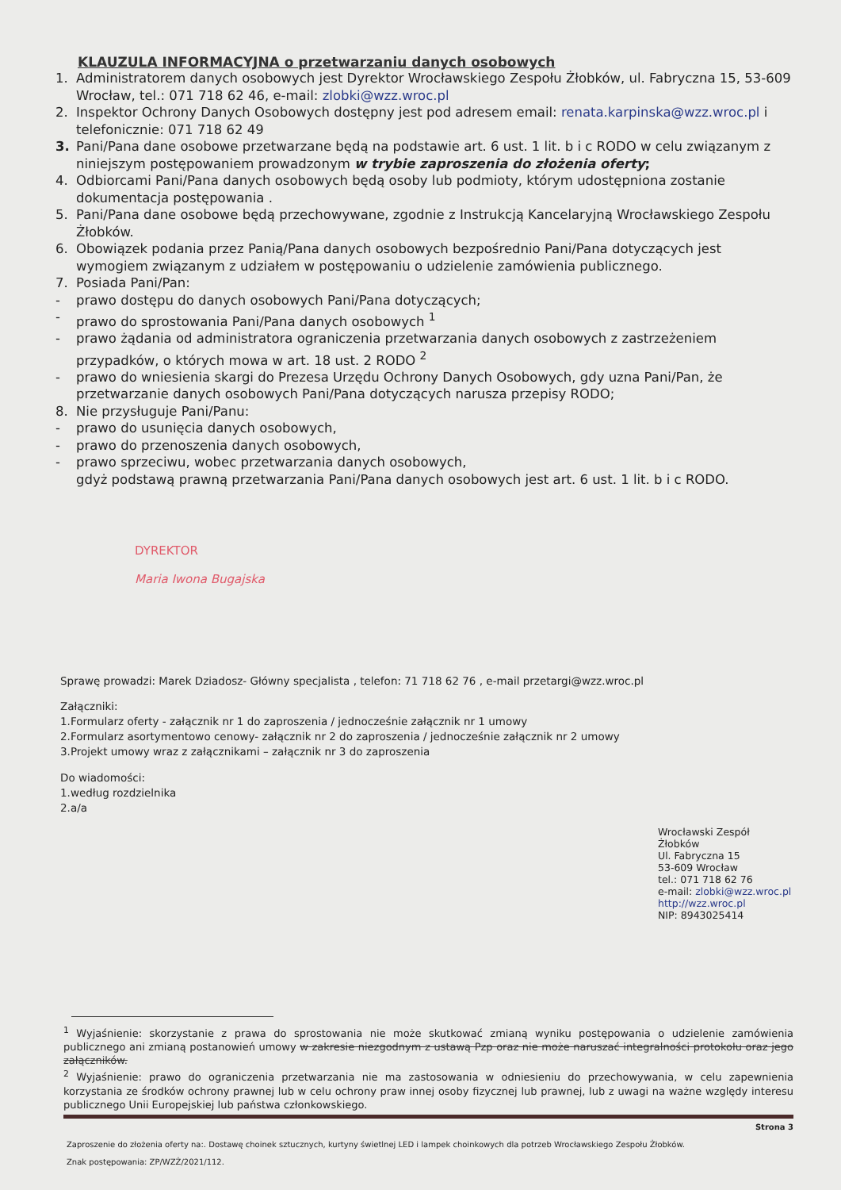KLAUZULA INFORMACYJNA o przetwarzaniu danych osobowych
1. Administratorem danych osobowych jest Dyrektor Wrocławskiego Zespołu Żłobków, ul. Fabryczna 15, 53-609 Wrocław, tel.: 071 718 62 46, e-mail: zlobki@wzz.wroc.pl
2. Inspektor Ochrony Danych Osobowych dostępny jest pod adresem email: renata.karpinska@wzz.wroc.pl i telefonicznie: 071 718 62 49
3. Pani/Pana dane osobowe przetwarzane będą na podstawie art. 6 ust. 1 lit. b i c RODO w celu związanym z niniejszym postępowaniem prowadzonym w trybie zaproszenia do złożenia oferty;
4. Odbiorcami Pani/Pana danych osobowych będą osoby lub podmioty, którym udostępniona zostanie dokumentacja postępowania .
5. Pani/Pana dane osobowe będą przechowywane, zgodnie z Instrukcją Kancelaryjną Wrocławskiego Zespołu Żłobków.
6. Obowiązek podania przez Panią/Pana danych osobowych bezpośrednio Pani/Pana dotyczących jest wymogiem związanym z udziałem w postępowaniu o udzielenie zamówienia publicznego.
7. Posiada Pani/Pan:
- prawo dostępu do danych osobowych Pani/Pana dotyczących;
- prawo do sprostowania Pani/Pana danych osobowych <sup>1</sup>
- prawo żądania od administratora ograniczenia przetwarzania danych osobowych z zastrzeżeniem przypadków, o których mowa w art. 18 ust. 2 RODO <sup>2</sup>
- prawo do wniesienia skargi do Prezesa Urzędu Ochrony Danych Osobowych, gdy uzna Pani/Pan, że przetwarzanie danych osobowych Pani/Pana dotyczących narusza przepisy RODO;
8. Nie przysługuje Pani/Panu:
- prawo do usunięcia danych osobowych,
- prawo do przenoszenia danych osobowych,
- prawo sprzeciwu, wobec przetwarzania danych osobowych,
gdyż podstawą prawną przetwarzania Pani/Pana danych osobowych jest art. 6 ust. 1 lit. b i c RODO.
DYREKTOR
Maria Iwona Bugajska
Sprawę prowadzi: Marek Dziadosz- Główny specjalista , telefon: 71 718 62 76 , e-mail przetargi@wzz.wroc.pl
Załączniki:
1.Formularz oferty - załącznik nr 1 do zaproszenia / jednocześnie załącznik nr 1 umowy
2.Formularz asortymentowo cenowy- załącznik nr 2 do zaproszenia / jednocześnie załącznik nr 2 umowy
3.Projekt umowy wraz z załącznikami – załącznik nr 3 do zaproszenia
Do wiadomości:
1.według rozdzielnika
2.a/a
Wrocławski Zespół Żłobków
Ul. Fabryczna 15
53-609 Wrocław
tel.: 071 718 62 76
e-mail: zlobki@wzz.wroc.pl
http://wzz.wroc.pl
NIP: 8943025414
<sup>1</sup> Wyjaśnienie: skorzystanie z prawa do sprostowania nie może skutkować zmianą wyniku postępowania o udzielenie zamówienia publicznego ani zmianą postanowień umowy w zakresie niezgodnym z ustawą Pzp oraz nie może naruszać integralności protokołu oraz jego załączników.
<sup>2</sup> Wyjaśnienie: prawo do ograniczenia przetwarzania nie ma zastosowania w odniesieniu do przechowywania, w celu zapewnienia korzystania ze środków ochrony prawnej lub w celu ochrony praw innej osoby fizycznej lub prawnej, lub z uwagi na ważne względy interesu publicznego Unii Europejskiej lub państwa członkowskiego.
Strona 3
Zaproszenie do złożenia oferty na:. Dostawę choinek sztucznych, kurtyny świetlnej LED i lampek choinkowych dla potrzeb Wrocławskiego Zespołu Żłobków.
Znak postępowania: ZP/WZŻ/2021/112.